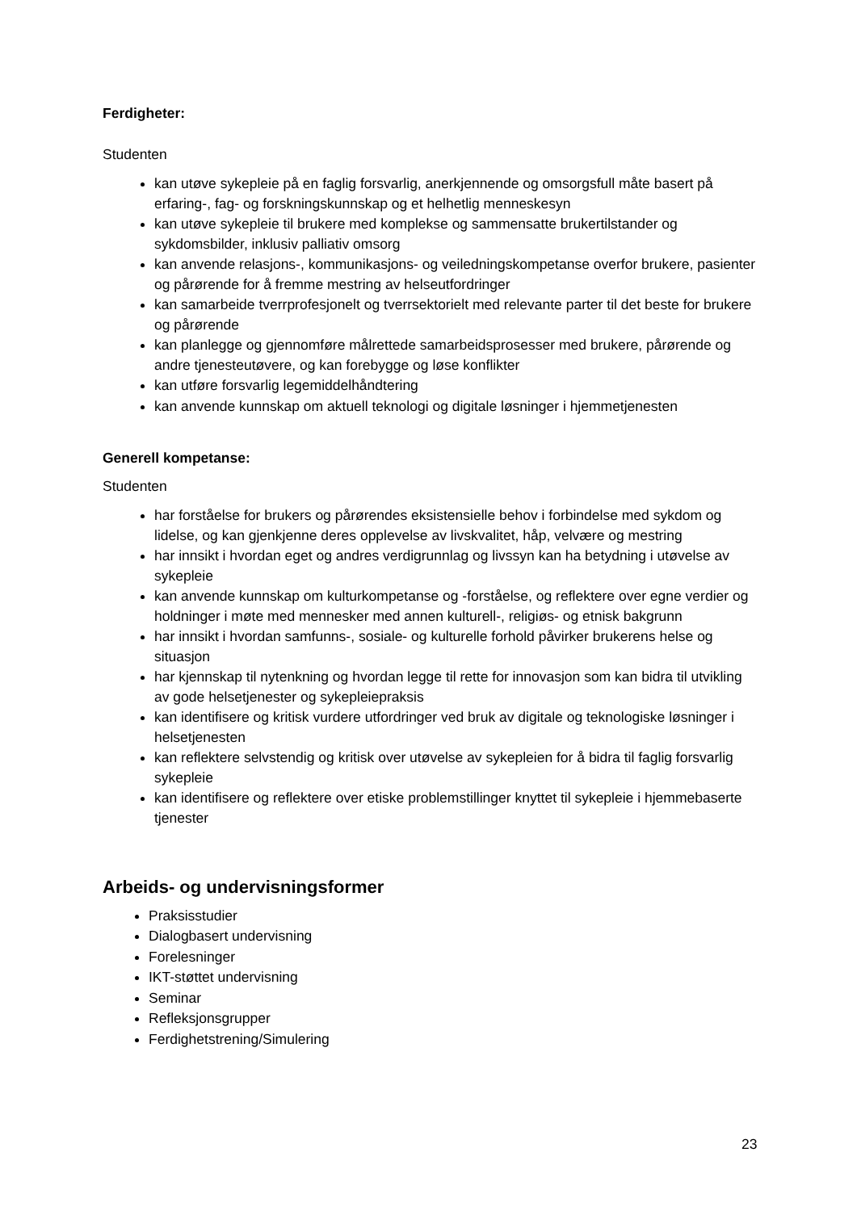Ferdigheter:
Studenten
kan utøve sykepleie på en faglig forsvarlig, anerkjennende og omsorgsfull måte basert på erfaring-, fag- og forskningskunnskap og et helhetlig menneskesyn
kan utøve sykepleie til brukere med komplekse og sammensatte brukertilstander og sykdomsbilder, inklusiv palliativ omsorg
kan anvende relasjons-, kommunikasjons- og veiledningskompetanse overfor brukere, pasienter og pårørende for å fremme mestring av helseutfordringer
kan samarbeide tverrprofesjonelt og tverrsektorielt med relevante parter til det beste for brukere og pårørende
kan planlegge og gjennomføre målrettede samarbeidsprosesser med brukere, pårørende og andre tjenesteutøvere, og kan forebygge og løse konflikter
kan utføre forsvarlig legemiddelhåndtering
kan anvende kunnskap om aktuell teknologi og digitale løsninger i hjemmetjenesten
Generell kompetanse:
Studenten
har forståelse for brukers og pårørendes eksistensielle behov i forbindelse med sykdom og lidelse, og kan gjenkjenne deres opplevelse av livskvalitet, håp, velvære og mestring
har innsikt i hvordan eget og andres verdigrunnlag og livssyn kan ha betydning i utøvelse av sykepleie
kan anvende kunnskap om kulturkompetanse og -forståelse, og reflektere over egne verdier og holdninger i møte med mennesker med annen kulturell-, religiøs- og etnisk bakgrunn
har innsikt i hvordan samfunns-, sosiale- og kulturelle forhold påvirker brukerens helse og situasjon
har kjennskap til nytenkning og hvordan legge til rette for innovasjon som kan bidra til utvikling av gode helsetjenester og sykepleiepraksis
kan identifisere og kritisk vurdere utfordringer ved bruk av digitale og teknologiske løsninger i helsetjenesten
kan reflektere selvstendig og kritisk over utøvelse av sykepleien for å bidra til faglig forsvarlig sykepleie
kan identifisere og reflektere over etiske problemstillinger knyttet til sykepleie i hjemmebaserte tjenester
Arbeids- og undervisningsformer
Praksisstudier
Dialogbasert undervisning
Forelesninger
IKT-støttet undervisning
Seminar
Refleksjonsgrupper
Ferdighetstrening/Simulering
23